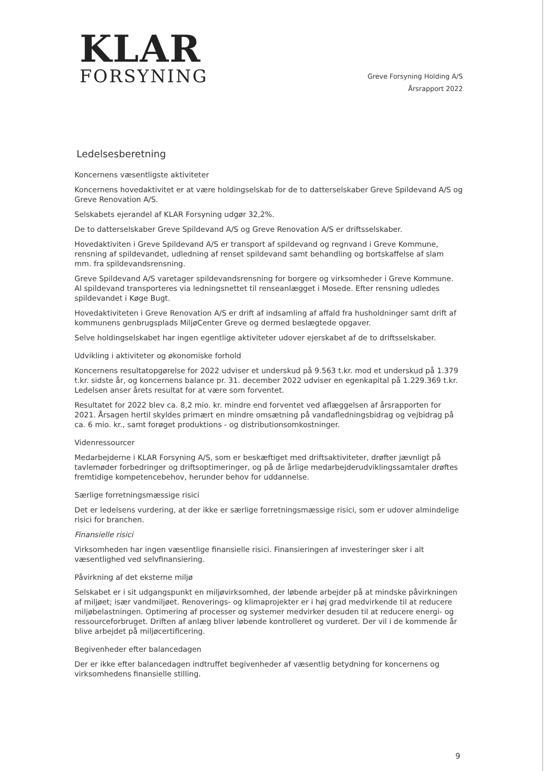KLAR
FORSYNING
Greve Forsyning Holding A/S
Årsrapport 2022
Ledelsesberetning
Koncernens væsentligste aktiviteter
Koncernens hovedaktivitet er at være holdingselskab for de to datterselskaber Greve Spildevand A/S og Greve Renovation A/S.
Selskabets ejerandel af KLAR Forsyning udgør 32,2%.
De to datterselskaber Greve Spildevand A/S og Greve Renovation A/S er driftsselskaber.
Hovedaktiviten i Greve Spildevand A/S er transport af spildevand og regnvand i Greve Kommune, rensning af spildevandet, udledning af renset spildevand samt behandling og bortskaffelse af slam mm. fra spildevandsrensning.
Greve Spildevand A/S varetager spildevandsrensning for borgere og virksomheder i Greve Kommune. Al spildevand transporteres via ledningsnettet til renseanlægget i Mosede. Efter rensning udledes spildevandet i Køge Bugt.
Hovedaktiviteten i Greve Renovation A/S er drift af indsamling af affald fra husholdninger samt drift af kommunens genbrugsplads MiljøCenter Greve og dermed beslægtede opgaver.
Selve holdingselskabet har ingen egentlige aktiviteter udover ejerskabet af de to driftsselskaber.
Udvikling i aktiviteter og økonomiske forhold
Koncernens resultatopgørelse for 2022 udviser et underskud på 9.563 t.kr. mod et underskud på 1.379 t.kr. sidste år, og koncernens balance pr. 31. december 2022 udviser en egenkapital på 1.229.369 t.kr. Ledelsen anser årets resultat for at være som forventet.
Resultatet for 2022 blev ca. 8,2 mio. kr. mindre end forventet ved aflæggelsen af årsrapporten for 2021. Årsagen hertil skyldes primært en mindre omsætning på vandafledningsbidrag og vejbidrag på ca. 6 mio. kr., samt forøget produktions - og distributionsomkostninger.
Videnressourcer
Medarbejderne i KLAR Forsyning A/S, som er beskæftiget med driftsaktiviteter, drøfter jævnligt på tavlemøder forbedringer og driftsoptimeringer, og på de årlige medarbejderudviklingssamtaler drøftes fremtidige kompetencebehov, herunder behov for uddannelse.
Særlige forretningsmæssige risici
Det er ledelsens vurdering, at der ikke er særlige forretningsmæssige risici, som er udover almindelige risici for branchen.
Finansielle risici
Virksomheden har ingen væsentlige finansielle risici. Finansieringen af investeringer sker i alt væsentlighed ved selvfinansiering.
Påvirkning af det eksterne miljø
Selskabet er i sit udgangspunkt en miljøvirksomhed, der løbende arbejder på at mindske påvirkningen af miljøet; især vandmiljøet. Renoverings- og klimaprojekter er i høj grad medvirkende til at reducere miljøbelastningen. Optimering af processer og systemer medvirker desuden til at reducere energi- og ressourceforbruget. Driften af anlæg bliver løbende kontrolleret og vurderet. Der vil i de kommende år blive arbejdet på miljøcertificering.
Begivenheder efter balancedagen
Der er ikke efter balancedagen indtruffet begivenheder af væsentlig betydning for koncernens og virksomhedens finansielle stilling.
9